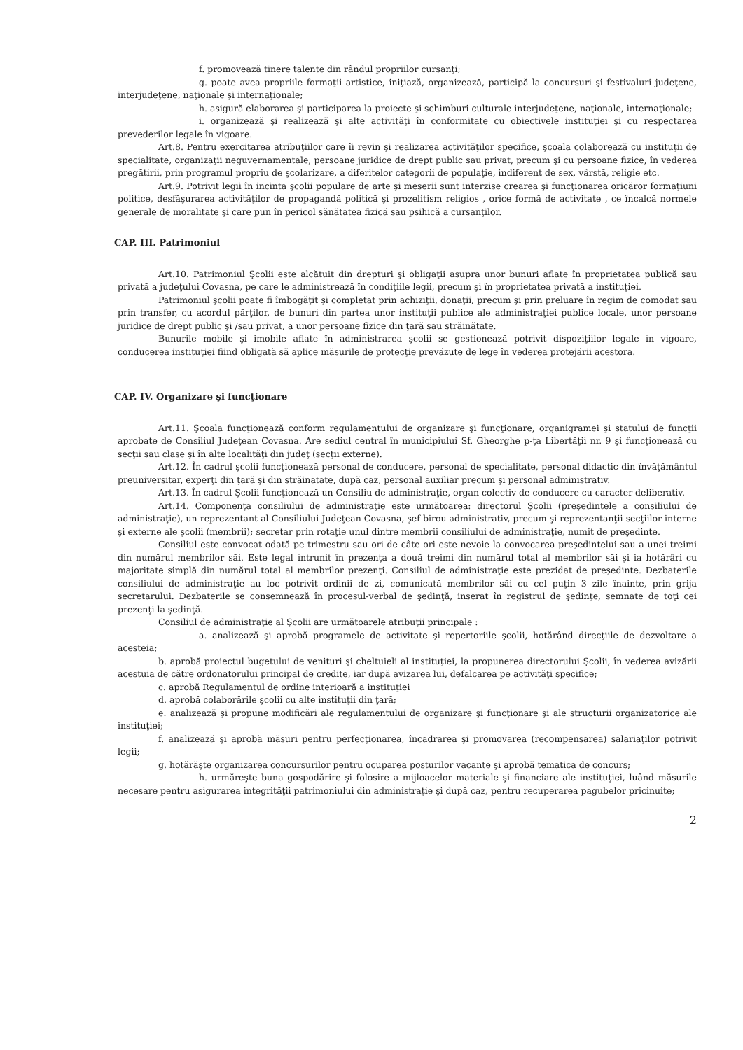f. promovează tinere talente din rândul propriilor cursanţi;
g. poate avea propriile formaţii artistice, iniţiază, organizează, participă la concursuri şi festivaluri judeţene, interjudeţene, naţionale şi internaţionale;
h. asigură elaborarea şi participarea la proiecte şi schimburi culturale interjudeţene, naţionale, internaţionale;
i. organizează şi realizează şi alte activităţi în conformitate cu obiectivele instituţiei şi cu respectarea prevederilor legale în vigoare.
Art.8. Pentru exercitarea atribuţiilor care îi revin şi realizarea activităţilor specifice, şcoala colaborează cu instituţii de specialitate, organizaţii neguvernamentale, persoane juridice de drept public sau privat, precum şi cu persoane fizice, în vederea pregătirii, prin programul propriu de şcolarizare, a diferitelor categorii de populaţie, indiferent de sex, vârstă, religie etc.
Art.9. Potrivit legii în incinta şcolii populare de arte şi meserii sunt interzise crearea şi funcţionarea oricăror formaţiuni politice, desfăşurarea activităţilor de propagandă politică şi prozelitism religios , orice formă de activitate , ce încalcă normele generale de moralitate şi care pun în pericol sănătatea fizică sau psihică a cursanţilor.
CAP. III. Patrimoniul
Art.10. Patrimoniul Şcolii este alcătuit din drepturi şi obligaţii asupra unor bunuri aflate în proprietatea publică sau privată a judeţului Covasna, pe care le administrează în condiţiile legii, precum şi în proprietatea privată a instituţiei.
Patrimoniul şcolii poate fi îmbogăţit şi completat prin achiziţii, donaţii, precum şi prin preluare în regim de comodat sau prin transfer, cu acordul părţilor, de bunuri din partea unor instituţii publice ale administraţiei publice locale, unor persoane juridice de drept public şi /sau privat, a unor persoane fizice din ţară sau străinătate.
Bunurile mobile şi imobile aflate în administrarea şcolii se gestionează potrivit dispoziţiilor legale în vigoare, conducerea instituţiei fiind obligată să aplice măsurile de protecţie prevăzute de lege în vederea protejării acestora.
CAP. IV. Organizare şi funcţionare
Art.11. Şcoala funcţionează conform regulamentului de organizare şi funcţionare, organigramei şi statului de funcţii aprobate de Consiliul Judeţean Covasna. Are sediul central în municipiului Sf. Gheorghe p-ţa Libertăţii nr. 9 şi funcţionează cu secţii sau clase şi în alte localităţi din judeţ (secţii externe).
Art.12. În cadrul şcolii funcţionează personal de conducere, personal de specialitate, personal didactic din învăţământul preuniversitar, experţi din ţară şi din străinătate, după caz, personal auxiliar precum şi personal administrativ.
Art.13. În cadrul Şcolii funcţionează un Consiliu de administraţie, organ colectiv de conducere cu caracter deliberativ.
Art.14. Componenţa consiliului de administraţie este următoarea: directorul Şcolii (preşedintele a consiliului de administraţie), un reprezentant al Consiliului Judeţean Covasna, şef birou administrativ, precum şi reprezentanţii secţiilor interne şi externe ale şcolii (membrii); secretar prin rotaţie unul dintre membrii consiliului de administraţie, numit de preşedinte.
Consiliul este convocat odată pe trimestru sau ori de câte ori este nevoie la convocarea preşedintelui sau a unei treimi din numărul membrilor săi. Este legal întrunit în prezenţa a două treimi din numărul total al membrilor săi şi ia hotărâri cu majoritate simplă din numărul total al membrilor prezenţi. Consiliul de administraţie este prezidat de preşedinte. Dezbaterile consiliului de administraţie au loc potrivit ordinii de zi, comunicată membrilor săi cu cel puţin 3 zile înainte, prin grija secretarului. Dezbaterile se consemnează în procesul-verbal de şedinţă, inserat în registrul de şedinţe, semnate de toţi cei prezenţi la şedinţă.
Consiliul de administraţie al Şcolii are următoarele atribuţii principale :
a. analizează şi aprobă programele de activitate şi repertoriile şcolii, hotărând direcţiile de dezvoltare a acesteia;
b. aprobă proiectul bugetului de venituri şi cheltuieli al instituţiei, la propunerea directorului Şcolii, în vederea avizării acestuia de către ordonatorului principal de credite, iar după avizarea lui, defalcarea pe activităţi specifice;
c. aprobă Regulamentul de ordine interioară a instituţiei
d. aprobă colaborările şcolii cu alte instituţii din ţară;
e. analizează şi propune modificări ale regulamentului de organizare şi funcţionare şi ale structurii organizatorice ale instituţiei;
f. analizează şi aprobă măsuri pentru perfecţionarea, încadrarea şi promovarea (recompensarea) salariaţilor potrivit legii;
g. hotărăşte organizarea concursurilor pentru ocuparea posturilor vacante şi aprobă tematica de concurs;
h. urmăreşte buna gospodărire şi folosire a mijloacelor materiale şi financiare ale instituţiei, luând măsurile necesare pentru asigurarea integrităţii patrimoniului din administraţie şi după caz, pentru recuperarea pagubelor pricinuite;
2